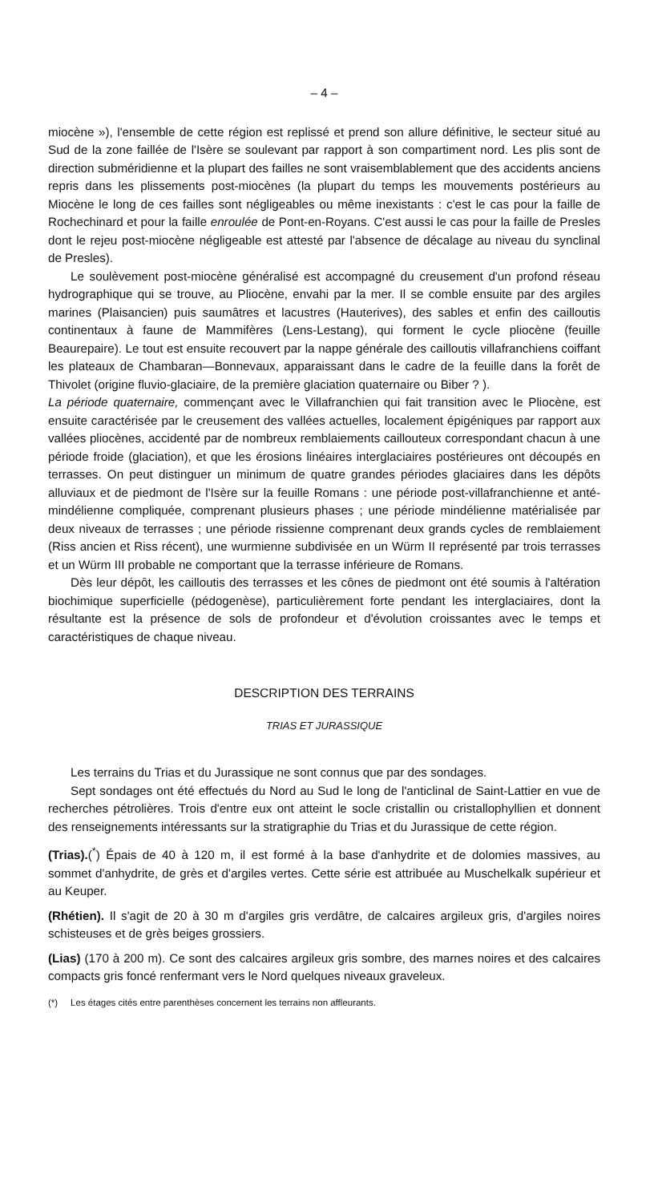– 4 –
miocène »), l'ensemble de cette région est replissé et prend son allure définitive, le secteur situé au Sud de la zone faillée de l'Isère se soulevant par rapport à son compartiment nord. Les plis sont de direction subméridienne et la plupart des failles ne sont vraisemblablement que des accidents anciens repris dans les plissements post-miocènes (la plupart du temps les mouvements postérieurs au Miocène le long de ces failles sont négligeables ou même inexistants : c'est le cas pour la faille de Rochechinard et pour la faille enroulée de Pont-en-Royans. C'est aussi le cas pour la faille de Presles dont le rejeu post-miocène négligeable est attesté par l'absence de décalage au niveau du synclinal de Presles).
Le soulèvement post-miocène généralisé est accompagné du creusement d'un profond réseau hydrographique qui se trouve, au Pliocène, envahi par la mer. Il se comble ensuite par des argiles marines (Plaisancien) puis saumâtres et lacustres (Hauterives), des sables et enfin des cailloutis continentaux à faune de Mammifères (Lens-Lestang), qui forment le cycle pliocène (feuille Beaurepaire). Le tout est ensuite recouvert par la nappe générale des cailloutis villafranchiens coiffant les plateaux de Chambaran—Bonnevaux, apparaissant dans le cadre de la feuille dans la forêt de Thivolet (origine fluvio-glaciaire, de la première glaciation quaternaire ou Biber ? ).
La période quaternaire, commençant avec le Villafranchien qui fait transition avec le Pliocène, est ensuite caractérisée par le creusement des vallées actuelles, localement épigéniques par rapport aux vallées pliocènes, accidenté par de nombreux remblaiements caillouteux correspondant chacun à une période froide (glaciation), et que les érosions linéaires interglaciaires postérieures ont découpés en terrasses. On peut distinguer un minimum de quatre grandes périodes glaciaires dans les dépôts alluviaux et de piedmont de l'Isère sur la feuille Romans : une période post-villafranchienne et anté-mindélienne compliquée, comprenant plusieurs phases ; une période mindélienne matérialisée par deux niveaux de terrasses ; une période rissienne comprenant deux grands cycles de remblaiement (Riss ancien et Riss récent), une wurmienne subdivisée en un Würm II représenté par trois terrasses et un Würm III probable ne comportant que la terrasse inférieure de Romans.
Dès leur dépôt, les cailloutis des terrasses et les cônes de piedmont ont été soumis à l'altération biochimique superficielle (pédogenèse), particulièrement forte pendant les interglaciaires, dont la résultante est la présence de sols de profondeur et d'évolution croissantes avec le temps et caractéristiques de chaque niveau.
DESCRIPTION DES TERRAINS
TRIAS ET JURASSIQUE
Les terrains du Trias et du Jurassique ne sont connus que par des sondages.
Sept sondages ont été effectués du Nord au Sud le long de l'anticlinal de Saint-Lattier en vue de recherches pétrolières. Trois d'entre eux ont atteint le socle cristallin ou cristallophyllien et donnent des renseignements intéressants sur la stratigraphie du Trias et du Jurassique de cette région.
(Trias).(<sup>*</sup>) Épais de 40 à 120 m, il est formé à la base d'anhydrite et de dolomies massives, au sommet d'anhydrite, de grès et d'argiles vertes. Cette série est attribuée au Muschelkalk supérieur et au Keuper.
(Rhétien). Il s'agit de 20 à 30 m d'argiles gris verdâtre, de calcaires argileux gris, d'argiles noires schisteuses et de grès beiges grossiers.
(Lias) (170 à 200 m). Ce sont des calcaires argileux gris sombre, des marnes noires et des calcaires compacts gris foncé renfermant vers le Nord quelques niveaux graveleux.
(*) Les étages cités entre parenthèses concernent les terrains non affleurants.